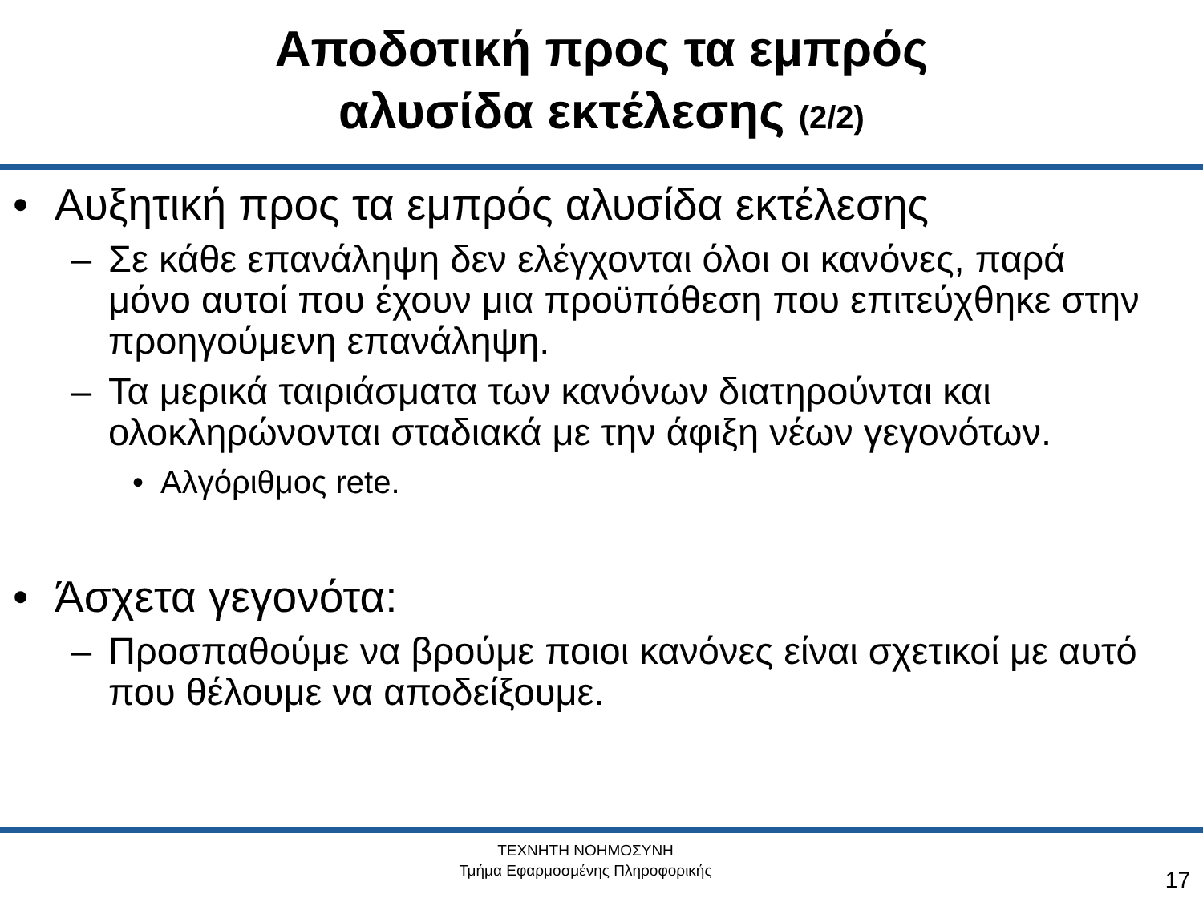Αποδοτική προς τα εμπρός
αλυσίδα εκτέλεσης (2/2)
• Αυξητική προς τα εμπρός αλυσίδα εκτέλεσης
– Σε κάθε επανάληψη δεν ελέγχονται όλοι οι κανόνες, παρά μόνο αυτοί που έχουν μια προϋπόθεση που επιτεύχθηκε στην προηγούμενη επανάληψη.
– Τα μερικά ταιριάσματα των κανόνων διατηρούνται και ολοκληρώνονται σταδιακά με την άφιξη νέων γεγονότων.
• Αλγόριθμος rete.
• Άσχετα γεγονότα:
– Προσπαθούμε να βρούμε ποιοι κανόνες είναι σχετικοί με αυτό που θέλουμε να αποδείξουμε.
ΤΕΧΝΗΤΗ ΝΟΗΜΟΣΥΝΗ
Τμήμα Εφαρμοσμένης Πληροφορικής
17